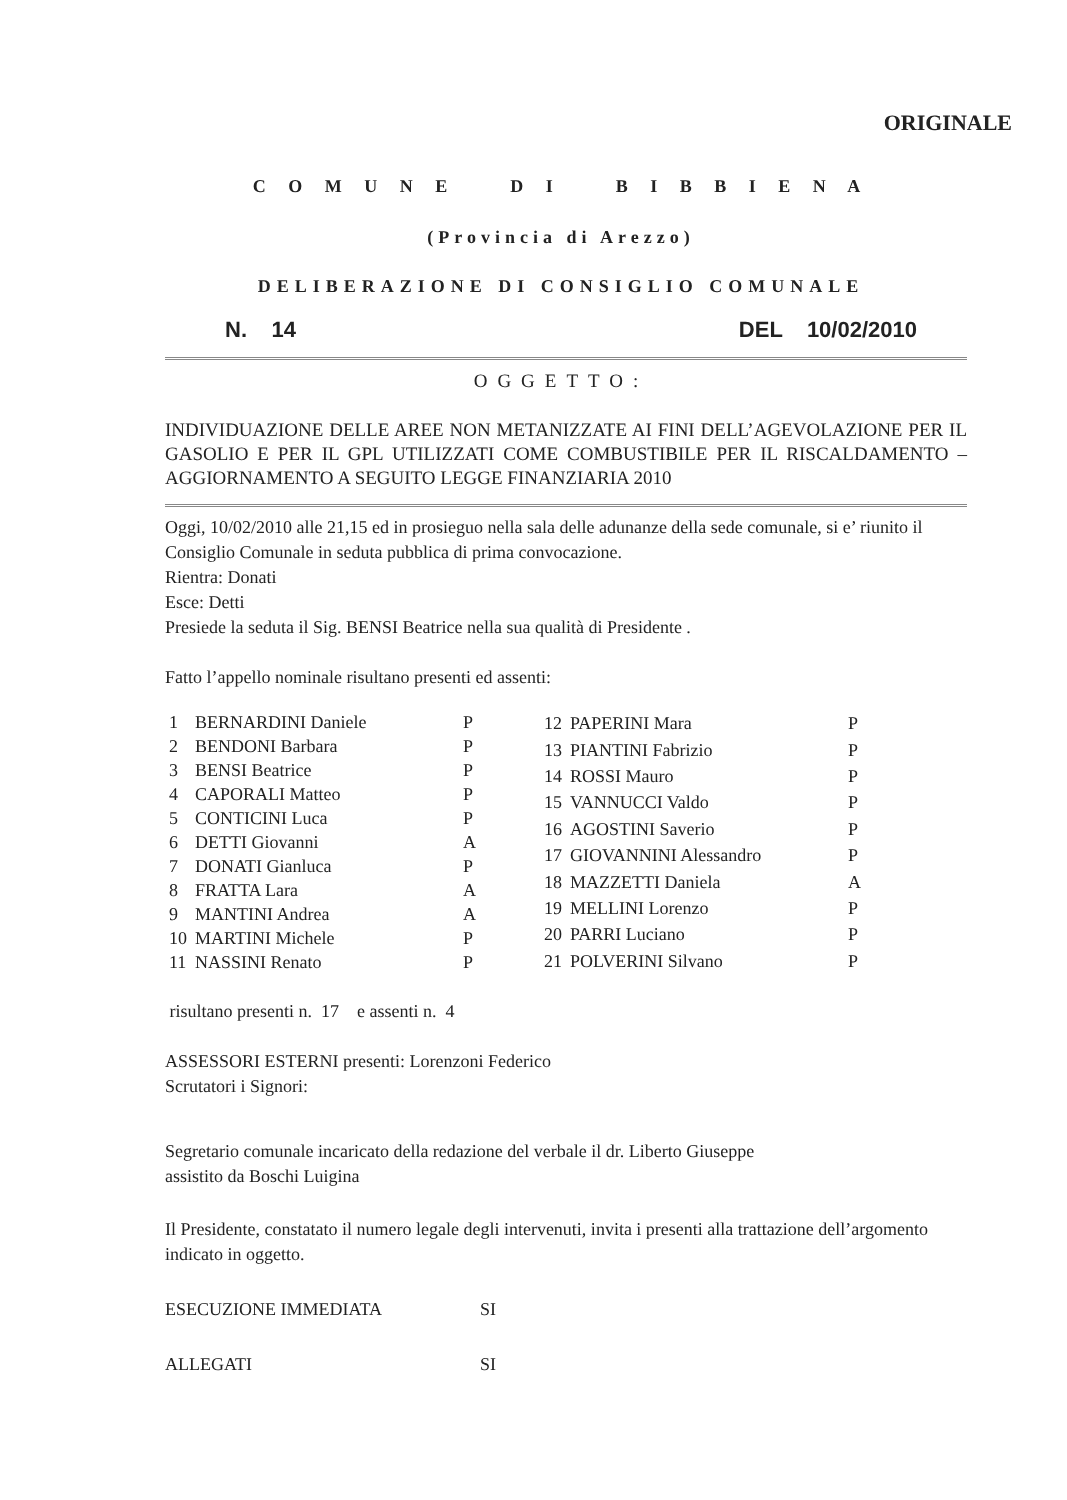ORIGINALE
C O M U N E D I B I B B I E N A
(Provincia di Arezzo)
DELIBERAZIONE DI CONSIGLIO COMUNALE
N. 14 DEL 10/02/2010
OGGETTO:
INDIVIDUAZIONE DELLE AREE NON METANIZZATE AI FINI DELL’AGEVOLAZIONE PER IL GASOLIO E PER IL GPL UTILIZZATI COME COMBUSTIBILE PER IL RISCALDAMENTO – AGGIORNAMENTO A SEGUITO LEGGE FINANZIARIA 2010
Oggi, 10/02/2010 alle 21,15 ed in prosieguo nella sala delle adunanze della sede comunale, si e’ riunito il Consiglio Comunale in seduta pubblica di prima convocazione.
Rientra: Donati
Esce: Detti
Presiede la seduta il Sig. BENSI Beatrice nella sua qualità di Presidente .
Fatto l’appello nominale risultano presenti ed assenti:
| 1 | BERNARDINI Daniele | P |
| 2 | BENDONI Barbara | P |
| 3 | BENSI Beatrice | P |
| 4 | CAPORALI Matteo | P |
| 5 | CONTICINI Luca | P |
| 6 | DETTI Giovanni | A |
| 7 | DONATI Gianluca | P |
| 8 | FRATTA Lara | A |
| 9 | MANTINI Andrea | A |
| 10 | MARTINI Michele | P |
| 11 | NASSINI Renato | P |
| 12 | PAPERINI Mara | P |
| 13 | PIANTINI Fabrizio | P |
| 14 | ROSSI Mauro | P |
| 15 | VANNUCCI Valdo | P |
| 16 | AGOSTINI Saverio | P |
| 17 | GIOVANNINI Alessandro | P |
| 18 | MAZZETTI Daniela | A |
| 19 | MELLINI Lorenzo | P |
| 20 | PARRI Luciano | P |
| 21 | POLVERINI Silvano | P |
risultano presenti n. 17 e assenti n. 4
ASSESSORI ESTERNI presenti: Lorenzoni Federico
Scrutatori i Signori:
Segretario comunale incaricato della redazione del verbale il dr. Liberto Giuseppe
assistito da Boschi Luigina
Il Presidente, constatato il numero legale degli intervenuti, invita i presenti alla trattazione dell’argomento indicato in oggetto.
ESECUZIONE IMMEDIATA SI
ALLEGATI SI